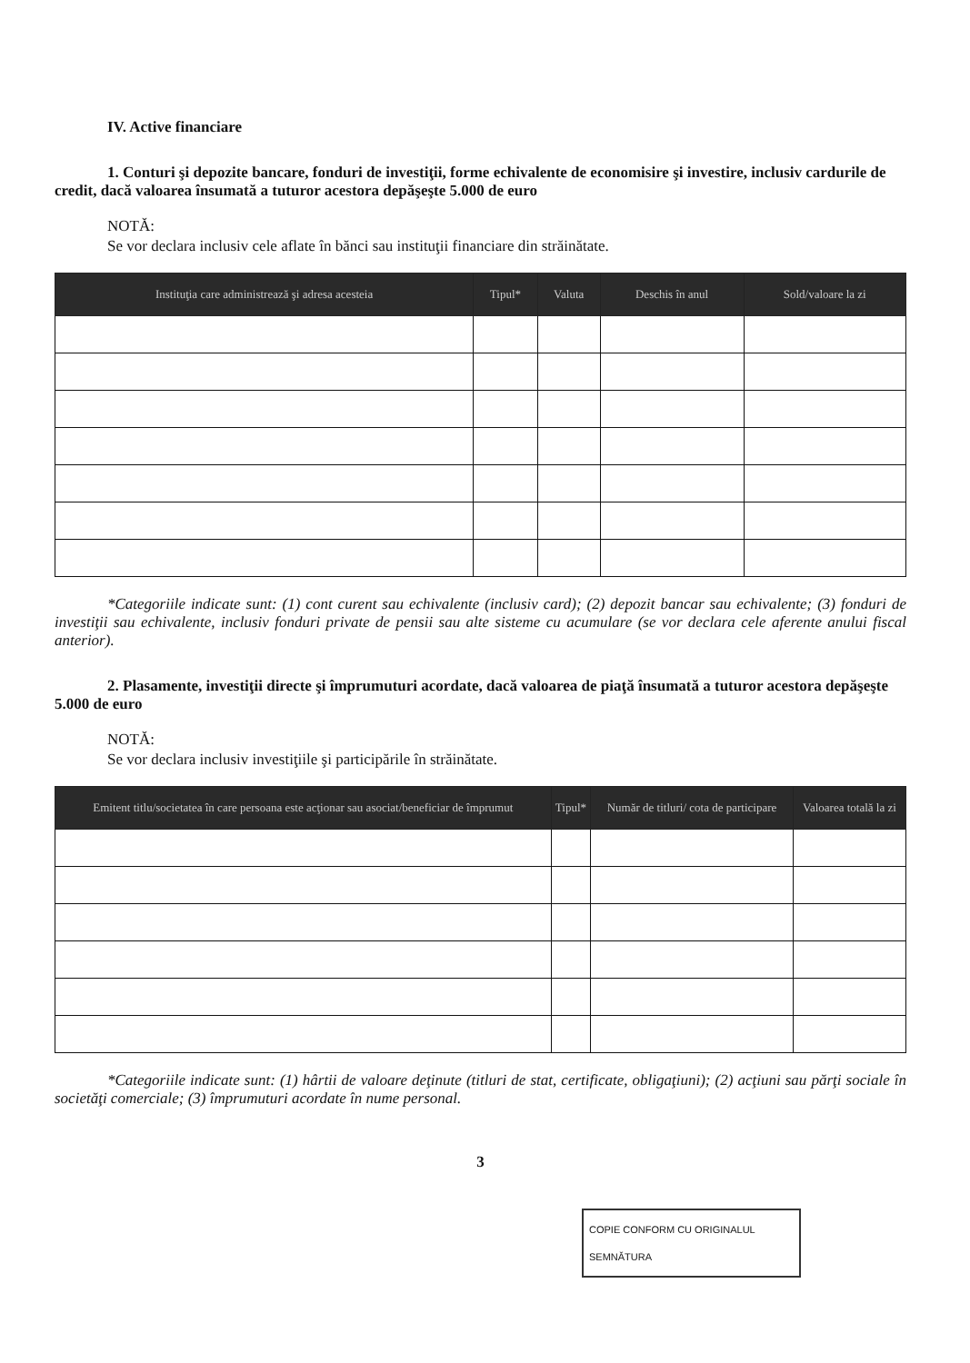IV. Active financiare
1. Conturi şi depozite bancare, fonduri de investiţii, forme echivalente de economisire şi investire, inclusiv cardurile de credit, dacă valoarea însumată a tuturor acestora depăşeşte 5.000 de euro
NOTĂ:
Se vor declara inclusiv cele aflate în bănci sau instituţii financiare din străinătate.
| Instituţia care administrează şi adresa acesteia | Tipul* | Valuta | Deschis în anul | Sold/valoare la zi |
| --- | --- | --- | --- | --- |
*Categoriile indicate sunt: (1) cont curent sau echivalente (inclusiv card); (2) depozit bancar sau echivalente; (3) fonduri de investiţii sau echivalente, inclusiv fonduri private de pensii sau alte sisteme cu acumulare (se vor declara cele aferente anului fiscal anterior).
2. Plasamente, investiţii directe şi împrumuturi acordate, dacă valoarea de piaţă însumată a tuturor acestora depăşeşte 5.000 de euro
NOTĂ:
Se vor declara inclusiv investiţiile şi participările în străinătate.
| Emitent titlu/societatea în care persoana este acţionar sau asociat/beneficiar de împrumut | Tipul* | Număr de titluri/ cota de participare | Valoarea totală la zi |
| --- | --- | --- | --- |
*Categoriile indicate sunt: (1) hârtii de valoare deţinute (titluri de stat, certificate, obligaţiuni); (2) acţiuni sau părţi sociale în societăţi comerciale; (3) împrumuturi acordate în nume personal.
3
COPIE CONFORM CU ORIGINALUL
SEMNĂTURA